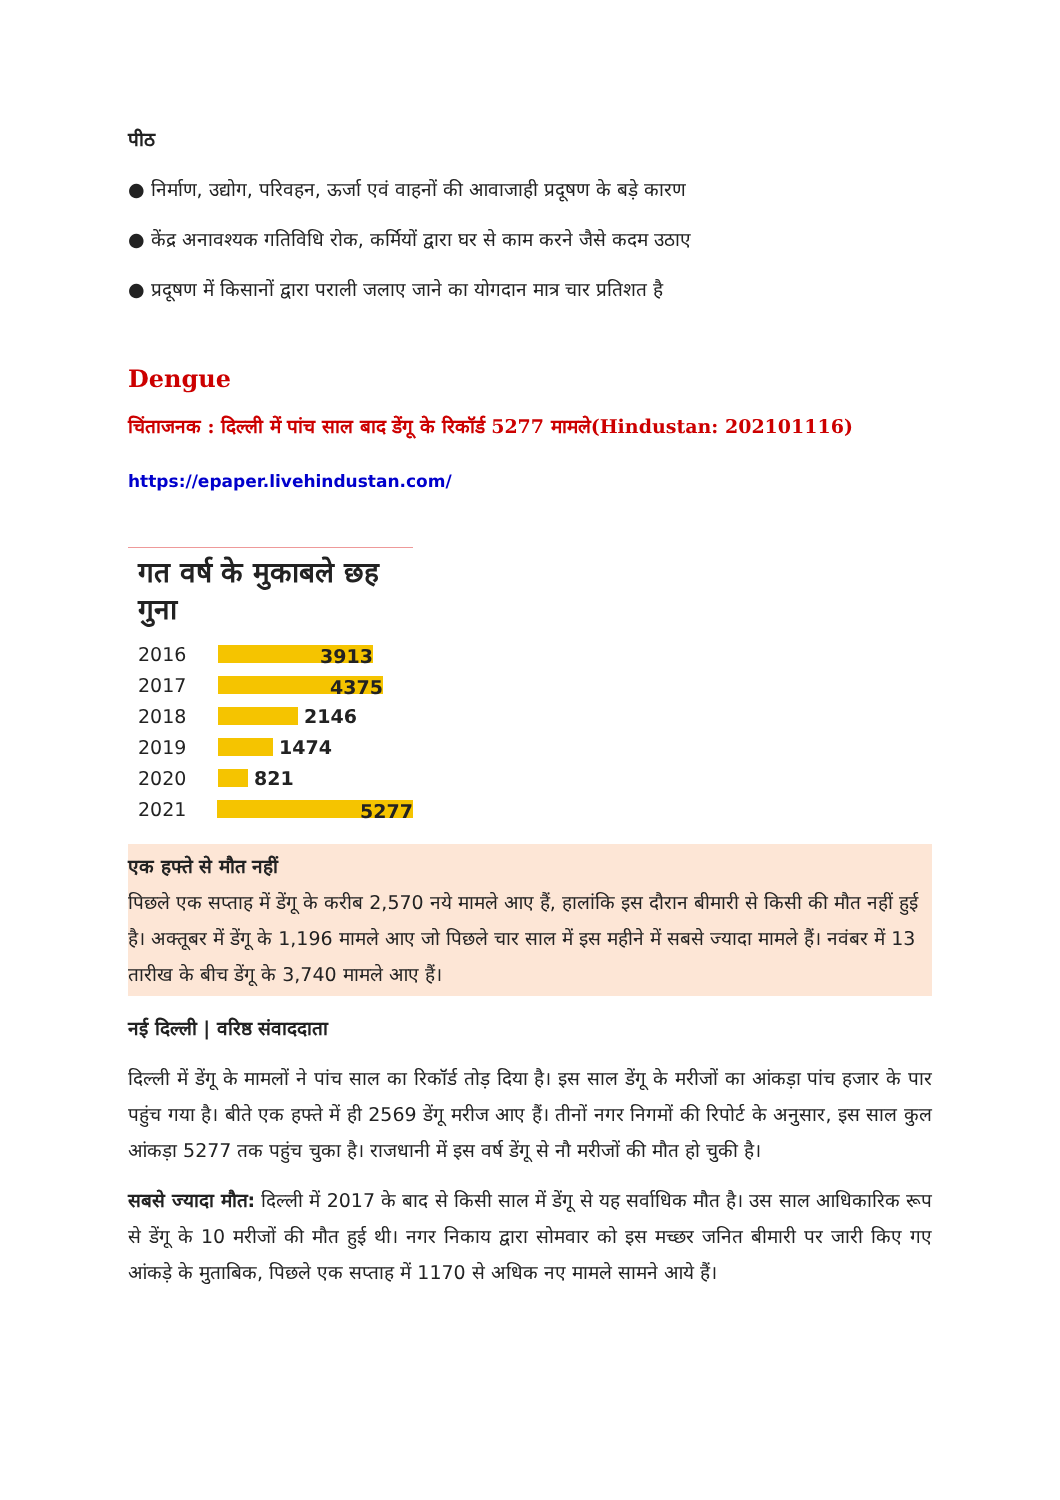पीठ
● निर्माण, उद्योग, परिवहन, ऊर्जा एवं वाहनों की आवाजाही प्रदूषण के बड़े कारण
● केंद्र अनावश्यक गतिविधि रोक, कर्मियों द्वारा घर से काम करने जैसे कदम उठाए
● प्रदूषण में किसानों द्वारा पराली जलाए जाने का योगदान मात्र चार प्रतिशत है
Dengue
चिंताजनक : दिल्ली में पांच साल बाद डेंगू के रिकॉर्ड 5277 मामले(Hindustan: 202101116)
https://epaper.livehindustan.com/
गत वर्ष के मुकाबले छह गुना
2016
3913
2017
4375
2018 2146
2019 1474
2020 821
2021
5277
एक हफ्ते से मौत नहीं
पिछले एक सप्ताह में डेंगू के करीब 2,570 नये मामले आए हैं, हालांकि इस दौरान बीमारी से किसी की मौत नहीं हुई है। अक्तूबर में डेंगू के 1,196 मामले आए जो पिछले चार साल में इस महीने में सबसे ज्यादा मामले हैं। नवंबर में 13 तारीख के बीच डेंगू के 3,740 मामले आए हैं।
नई दिल्ली | वरिष्ठ संवाददाता
दिल्ली में डेंगू के मामलों ने पांच साल का रिकॉर्ड तोड़ दिया है। इस साल डेंगू के मरीजों का आंकड़ा पांच हजार के पार पहुंच गया है। बीते एक हफ्ते में ही 2569 डेंगू मरीज आए हैं। तीनों नगर निगमों की रिपोर्ट के अनुसार, इस साल कुल आंकड़ा 5277 तक पहुंच चुका है। राजधानी में इस वर्ष डेंगू से नौ मरीजों की मौत हो चुकी है।
सबसे ज्यादा मौत: दिल्ली में 2017 के बाद से किसी साल में डेंगू से यह सर्वाधिक मौत है। उस साल आधिकारिक रूप से डेंगू के 10 मरीजों की मौत हुई थी। नगर निकाय द्वारा सोमवार को इस मच्छर जनित बीमारी पर जारी किए गए आंकड़े के मुताबिक, पिछले एक सप्ताह में 1170 से अधिक नए मामले सामने आये हैं।